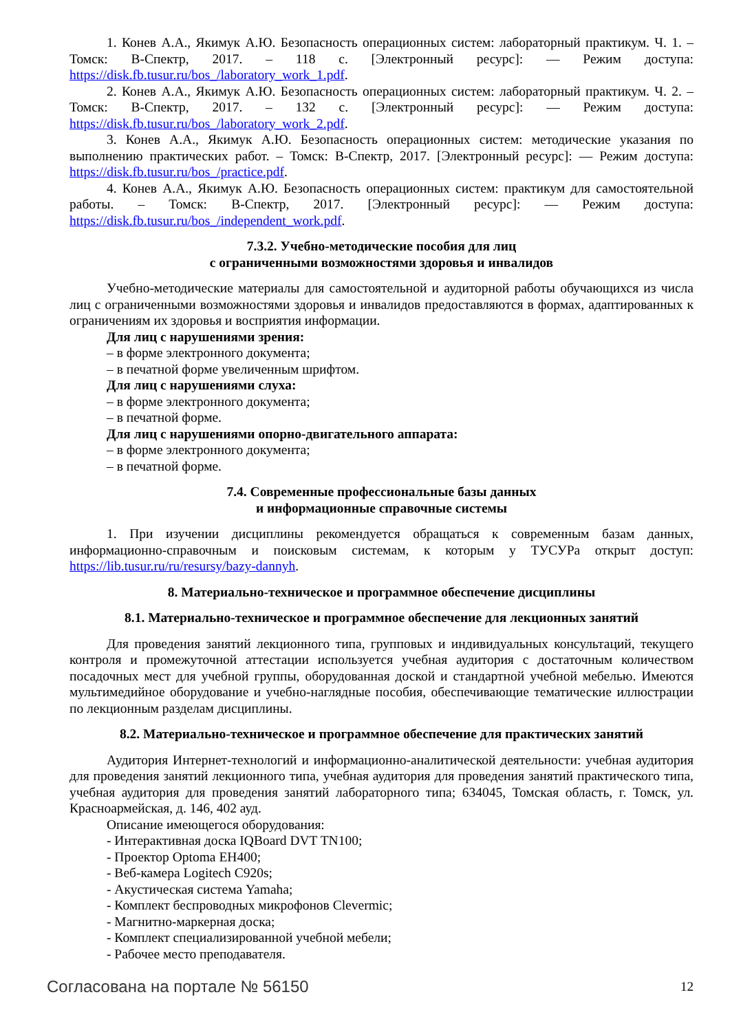1. Конев А.А., Якимук А.Ю. Безопасность операционных систем: лабораторный практикум. Ч. 1. – Томск: В-Спектр, 2017. – 118 с. [Электронный ресурс]: — Режим доступа: https://disk.fb.tusur.ru/bos_/laboratory_work_1.pdf.
2. Конев А.А., Якимук А.Ю. Безопасность операционных систем: лабораторный практикум. Ч. 2. – Томск: В-Спектр, 2017. – 132 с. [Электронный ресурс]: — Режим доступа: https://disk.fb.tusur.ru/bos_/laboratory_work_2.pdf.
3. Конев А.А., Якимук А.Ю. Безопасность операционных систем: методические указания по выполнению практических работ. – Томск: В-Спектр, 2017. [Электронный ресурс]: — Режим доступа: https://disk.fb.tusur.ru/bos_/practice.pdf.
4. Конев А.А., Якимук А.Ю. Безопасность операционных систем: практикум для самостоятельной работы. – Томск: В-Спектр, 2017. [Электронный ресурс]: — Режим доступа: https://disk.fb.tusur.ru/bos_/independent_work.pdf.
7.3.2. Учебно-методические пособия для лиц
с ограниченными возможностями здоровья и инвалидов
Учебно-методические материалы для самостоятельной и аудиторной работы обучающихся из числа лиц с ограниченными возможностями здоровья и инвалидов предоставляются в формах, адаптированных к ограничениям их здоровья и восприятия информации.
Для лиц с нарушениями зрения:
– в форме электронного документа;
– в печатной форме увеличенным шрифтом.
Для лиц с нарушениями слуха:
– в форме электронного документа;
– в печатной форме.
Для лиц с нарушениями опорно-двигательного аппарата:
– в форме электронного документа;
– в печатной форме.
7.4. Современные профессиональные базы данных
и информационные справочные системы
1. При изучении дисциплины рекомендуется обращаться к современным базам данных, информационно-справочным и поисковым системам, к которым у ТУСУРа открыт доступ: https://lib.tusur.ru/ru/resursy/bazy-dannyh.
8. Материально-техническое и программное обеспечение дисциплины
8.1. Материально-техническое и программное обеспечение для лекционных занятий
Для проведения занятий лекционного типа, групповых и индивидуальных консультаций, текущего контроля и промежуточной аттестации используется учебная аудитория с достаточным количеством посадочных мест для учебной группы, оборудованная доской и стандартной учебной мебелью. Имеются мультимедийное оборудование и учебно-наглядные пособия, обеспечивающие тематические иллюстрации по лекционным разделам дисциплины.
8.2. Материально-техническое и программное обеспечение для практических занятий
Аудитория Интернет-технологий и информационно-аналитической деятельности: учебная аудитория для проведения занятий лекционного типа, учебная аудитория для проведения занятий практического типа, учебная аудитория для проведения занятий лабораторного типа; 634045, Томская область, г. Томск, ул. Красноармейская, д. 146, 402 ауд.
Описание имеющегося оборудования:
- Интерактивная доска IQBoard DVT TN100;
- Проектор Optoma EH400;
- Веб-камера Logitech C920s;
- Акустическая система Yamaha;
- Комплект беспроводных микрофонов Clevermic;
- Магнитно-маркерная доска;
- Комплект специализированной учебной мебели;
- Рабочее место преподавателя.
Согласована на портале № 56150 12